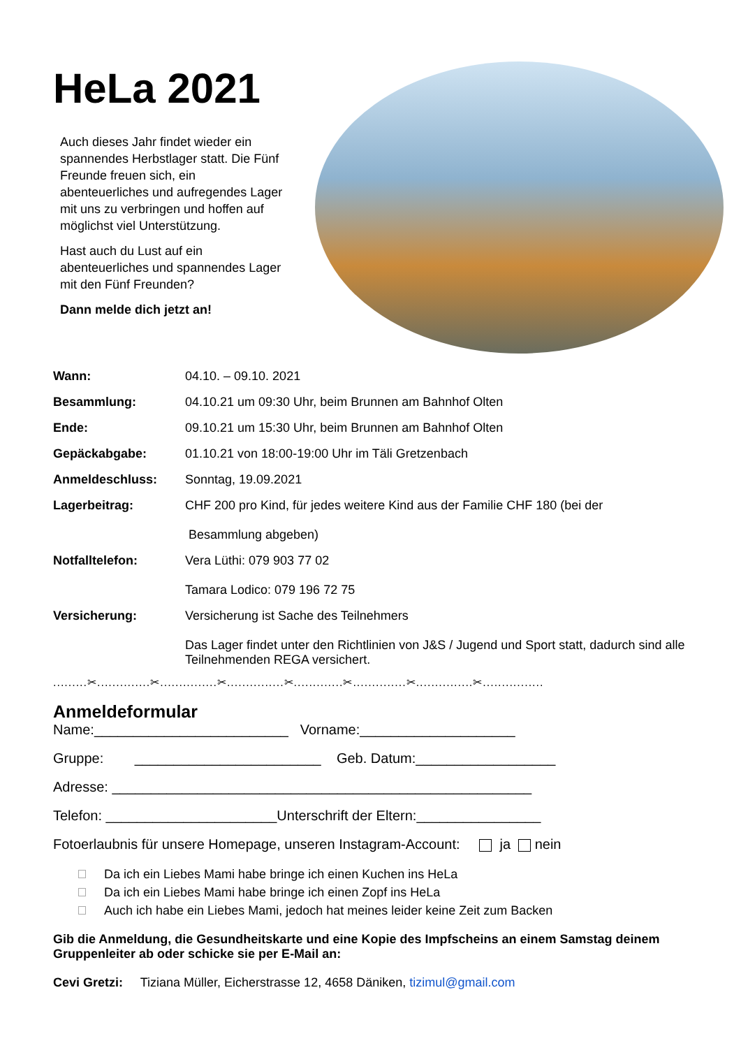HeLa 2021
Auch dieses Jahr findet wieder ein spannendes Herbstlager statt. Die Fünf Freunde freuen sich, ein abenteuerliches und aufregendes Lager mit uns zu verbringen und hoffen auf möglichst viel Unterstützung.
Hast auch du Lust auf ein abenteuerliches und spannendes Lager mit den Fünf Freunden?
Dann melde dich jetzt an!
Wann:
04.10. – 09.10. 2021
Besammlung:
04.10.21 um 09:30 Uhr, beim Brunnen am Bahnhof Olten
Ende:
09.10.21 um 15:30 Uhr, beim Brunnen am Bahnhof Olten
Gepäckabgabe:
01.10.21 von 18:00-19:00 Uhr im Täli Gretzenbach
Anmeldeschluss:
Sonntag, 19.09.2021
Lagerbeitrag:
CHF 200 pro Kind, für jedes weitere Kind aus der Familie CHF 180 (bei der
Besammlung abgeben)
Notfalltelefon:
Vera Lüthi: 079 903 77 02
Tamara Lodico: 079 196 72 75
Versicherung:
Versicherung ist Sache des Teilnehmers
Das Lager findet unter den Richtlinien von J&S / Jugend und Sport statt, dadurch sind alle Teilnehmenden REGA versichert.
.........✂..............✂...............✂...............✂.............✂..............✂...............✂................
Anmeldeformular
Name:_________________________ Vorname:____________________
Gruppe: ________________________ Geb. Datum:__________________
Adresse: ______________________________________________________
Telefon: ______________________Unterschrift der Eltern:________________
Fotoerlaubnis für unsere Homepage, unseren Instagram-Account: ja nein
Da ich ein Liebes Mami habe bringe ich einen Kuchen ins HeLa
Da ich ein Liebes Mami habe bringe ich einen Zopf ins HeLa
Auch ich habe ein Liebes Mami, jedoch hat meines leider keine Zeit zum Backen
Gib die Anmeldung, die Gesundheitskarte und eine Kopie des Impfscheins an einem Samstag deinem Gruppenleiter ab oder schicke sie per E-Mail an:
Cevi Gretzi: Tiziana Müller, Eicherstrasse 12, 4658 Däniken, tizimul@gmail.com